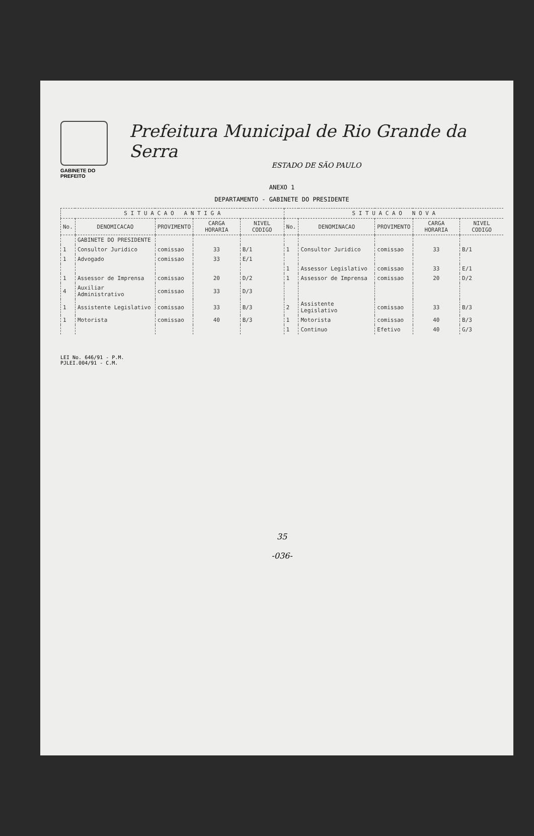GABINETE DO PREFEITO
Prefeitura Municipal de Rio Grande da Serra
ESTADO DE SÃO PAULO
ANEXO 1
DEPARTAMENTO - GABINETE DO PRESIDENTE
| S I T U A C A O A N T I G A | | | | | S I T U A C A O N O V A | | | | |
| --- | --- | --- | --- | --- | --- | --- | --- | --- | --- |
| No. | DENOMICACAO | PROVIMENTO | CARGA HORARIA | NIVEL CODIGO | No. | DENOMINACAO | PROVIMENTO | CARGA HORARIA | NIVEL CODIGO |
| | GABINETE DO PRESIDENTE | | | | | | | | |
| 1 | Consultor Juridico | comissao | 33 | B/1 | 1 | Consultor Juridico | comissao | 33 | B/1 |
| 1 | Advogado | comissao | 33 | E/1 | | | | | |
| | | | | | 1 | Assessor Legislativo | comissao | 33 | E/1 |
| 1 | Assessor de Imprensa | comissao | 20 | D/2 | 1 | Assessor de Imprensa | comissao | 20 | D/2 |
| 4 | Auxiliar Administrativo | comissao | 33 | D/3 | | | | | |
| 1 | Assistente Legislativo | comissao | 33 | B/3 | 2 | Assistente Legislativo | comissao | 33 | B/3 |
| 1 | Motorista | comissao | 40 | B/3 | 1 | Motorista | comissao | 40 | B/3 |
| | | | | | 1 | Continuo | Efetivo | 40 | G/3 |
LEI No. 646/91 - P.M.
PJLEI.004/91 - C.M.
35
-036-